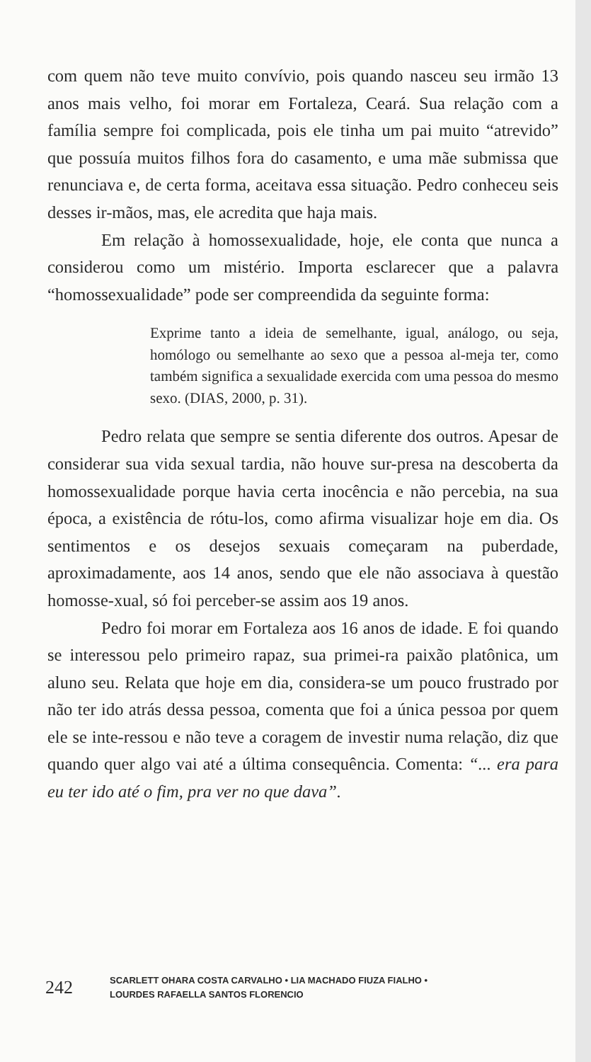com quem não teve muito convívio, pois quando nasceu seu irmão 13 anos mais velho, foi morar em Fortaleza, Ceará. Sua relação com a família sempre foi complicada, pois ele tinha um pai muito “atrevido” que possuía muitos filhos fora do casamento, e uma mãe submissa que renunciava e, de certa forma, aceitava essa situação. Pedro conheceu seis desses ir-mãos, mas, ele acredita que haja mais.
Em relação à homossexualidade, hoje, ele conta que nunca a considerou como um mistério. Importa esclarecer que a palavra “homossexualidade” pode ser compreendida da seguinte forma:
Exprime tanto a ideia de semelhante, igual, análogo, ou seja, homólogo ou semelhante ao sexo que a pessoa al-meja ter, como também significa a sexualidade exercida com uma pessoa do mesmo sexo. (DIAS, 2000, p. 31).
Pedro relata que sempre se sentia diferente dos outros. Apesar de considerar sua vida sexual tardia, não houve sur-presa na descoberta da homossexualidade porque havia certa inocência e não percebia, na sua época, a existência de rótu-los, como afirma visualizar hoje em dia. Os sentimentos e os desejos sexuais começaram na puberdade, aproximadamente, aos 14 anos, sendo que ele não associava à questão homosse-xual, só foi perceber-se assim aos 19 anos.
Pedro foi morar em Fortaleza aos 16 anos de idade. E foi quando se interessou pelo primeiro rapaz, sua primei-ra paixão platônica, um aluno seu. Relata que hoje em dia, considera-se um pouco frustrado por não ter ido atrás dessa pessoa, comenta que foi a única pessoa por quem ele se inte-ressou e não teve a coragem de investir numa relação, diz que quando quer algo vai até a última consequência. Comenta: “... era para eu ter ido até o fim, pra ver no que dava”.
242 SCARLETT OHARA COSTA CARVALHO • LIA MACHADO FIUZA FIALHO •
LOURDES RAFAELLA SANTOS FLORENCIO